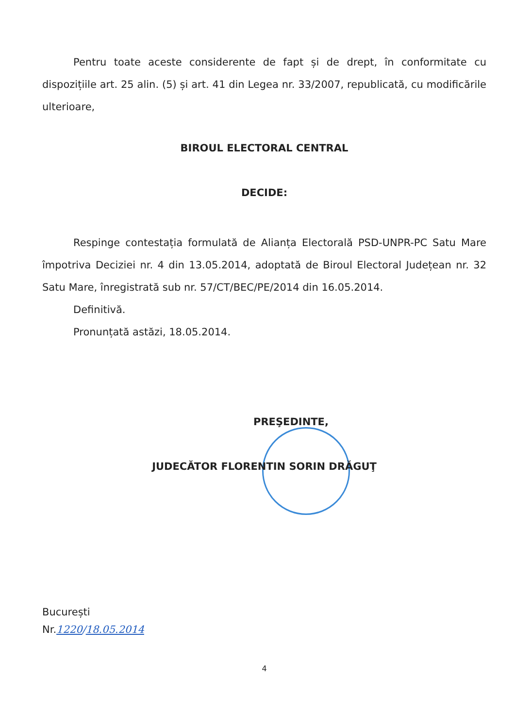Pentru toate aceste considerente de fapt și de drept, în conformitate cu dispozițiile art. 25 alin. (5) și art. 41 din Legea nr. 33/2007, republicată, cu modificările ulterioare,
BIROUL ELECTORAL CENTRAL
DECIDE:
Respinge contestația formulată de Alianța Electorală PSD-UNPR-PC Satu Mare împotriva Deciziei nr. 4 din 13.05.2014, adoptată de Biroul Electoral Județean nr. 32 Satu Mare, înregistrată sub nr. 57/CT/BEC/PE/2014 din 16.05.2014.
Definitivă.
Pronunțată astăzi, 18.05.2014.
PREŞEDINTE,
JUDECĂTOR FLORENTIN SORIN DRĂGUŢ
București
Nr.1220/18.05.2014
4